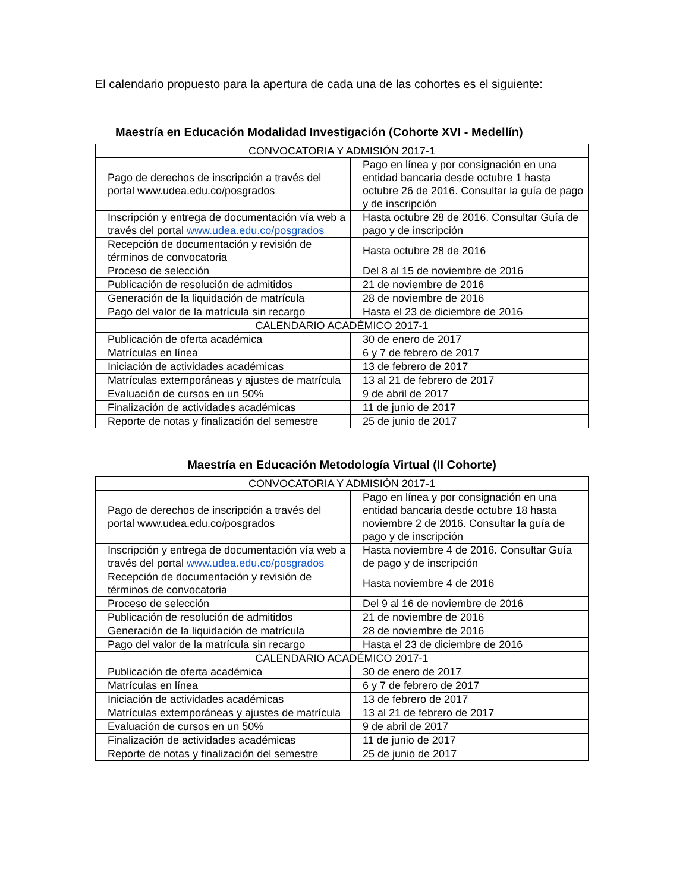El calendario propuesto para la apertura de cada una de las cohortes es el siguiente:
Maestría en Educación Modalidad Investigación (Cohorte XVI - Medellín)
| CONVOCATORIA Y ADMISIÓN 2017-1 | |
| Pago de derechos de inscripción a través del portal www.udea.edu.co/posgrados | Pago en línea y por consignación en una entidad bancaria desde octubre 1 hasta octubre 26 de 2016. Consultar la guía de pago y de inscripción |
| Inscripción y entrega de documentación vía web a través del portal www.udea.edu.co/posgrados | Hasta octubre 28 de 2016. Consultar Guía de pago y de inscripción |
| Recepción de documentación y revisión de términos de convocatoria | Hasta octubre 28 de 2016 |
| Proceso de selección | Del 8 al 15 de noviembre de 2016 |
| Publicación de resolución de admitidos | 21 de noviembre de 2016 |
| Generación de la liquidación de matrícula | 28 de noviembre de 2016 |
| Pago del valor de la matrícula sin recargo | Hasta el 23 de diciembre de 2016 |
| CALENDARIO ACADÉMICO 2017-1 | |
| Publicación de oferta académica | 30 de enero de 2017 |
| Matrículas en línea | 6 y 7 de febrero de 2017 |
| Iniciación de actividades académicas | 13 de febrero de 2017 |
| Matrículas extemporáneas y ajustes de matrícula | 13 al 21 de febrero de 2017 |
| Evaluación de cursos en un 50% | 9 de abril de 2017 |
| Finalización de actividades académicas | 11 de junio de 2017 |
| Reporte de notas y finalización del semestre | 25 de junio de 2017 |
Maestría en Educación Metodología Virtual (II Cohorte)
| CONVOCATORIA Y ADMISIÓN 2017-1 | |
| Pago de derechos de inscripción a través del portal www.udea.edu.co/posgrados | Pago en línea y por consignación en una entidad bancaria desde octubre 18 hasta noviembre 2 de 2016. Consultar la guía de pago y de inscripción |
| Inscripción y entrega de documentación vía web a través del portal www.udea.edu.co/posgrados | Hasta noviembre 4 de 2016. Consultar Guía de pago y de inscripción |
| Recepción de documentación y revisión de términos de convocatoria | Hasta noviembre 4 de 2016 |
| Proceso de selección | Del 9 al 16 de noviembre de 2016 |
| Publicación de resolución de admitidos | 21 de noviembre de 2016 |
| Generación de la liquidación de matrícula | 28 de noviembre de 2016 |
| Pago del valor de la matrícula sin recargo | Hasta el 23 de diciembre de 2016 |
| CALENDARIO ACADÉMICO 2017-1 | |
| Publicación de oferta académica | 30 de enero de 2017 |
| Matrículas en línea | 6 y 7 de febrero de 2017 |
| Iniciación de actividades académicas | 13 de febrero de 2017 |
| Matrículas extemporáneas y ajustes de matrícula | 13 al 21 de febrero de 2017 |
| Evaluación de cursos en un 50% | 9 de abril de 2017 |
| Finalización de actividades académicas | 11 de junio de 2017 |
| Reporte de notas y finalización del semestre | 25 de junio de 2017 |